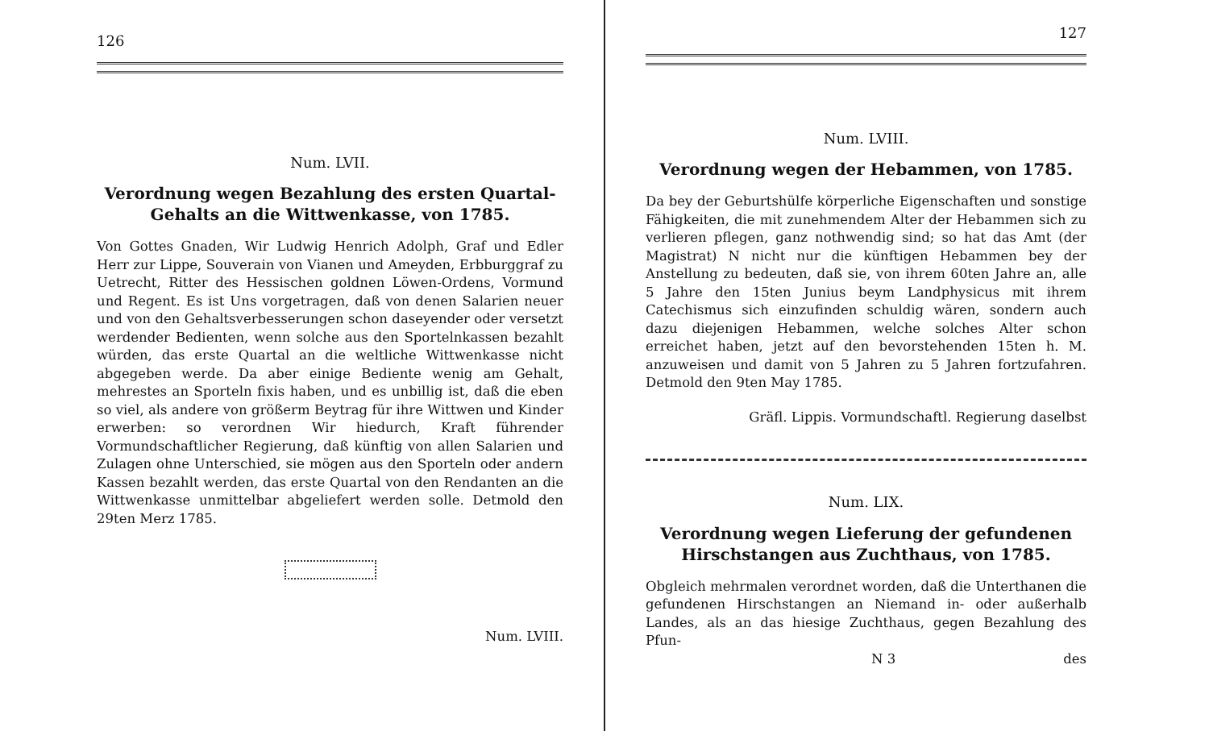126
Num. LVII.
Verordnung wegen Bezahlung des ersten Quartal-Gehalts an die Wittwenkasse, von 1785.
Von Gottes Gnaden, Wir Ludwig Henrich Adolph, Graf und Edler Herr zur Lippe, Souverain von Vianen und Ameyden, Erbburggraf zu Uetrecht, Ritter des Hessischen goldnen Löwen-Ordens, Vormund und Regent. Es ist Uns vorgetragen, daß von denen Salarien neuer und von den Gehaltsverbesserungen schon daseyender oder versetzt werdender Bedienten, wenn solche aus den Sportelnkassen bezahlt würden, das erste Quartal an die weltliche Wittwenkasse nicht abgegeben werde. Da aber einige Bediente wenig am Gehalt, mehrestes an Sporteln fixis haben, und es unbillig ist, daß die eben so viel, als andere von größerm Beytrag für ihre Wittwen und Kinder erwerben: so verordnen Wir hiedurch, Kraft führender Vormundschaftlicher Regierung, daß künftig von allen Salarien und Zulagen ohne Unterschied, sie mögen aus den Sporteln oder andern Kassen bezahlt werden, das erste Quartal von den Rendanten an die Wittwenkasse unmittelbar abgeliefert werden solle. Detmold den 29ten Merz 1785.
Num. LVIII.
127
Num. LVIII.
Verordnung wegen der Hebammen, von 1785.
Da bey der Geburtshülfe körperliche Eigenschaften und sonstige Fähigkeiten, die mit zunehmendem Alter der Hebammen sich zu verlieren pflegen, ganz nothwendig sind; so hat das Amt (der Magistrat) N nicht nur die künftigen Hebammen bey der Anstellung zu bedeuten, daß sie, von ihrem 60ten Jahre an, alle 5 Jahre den 15ten Junius beym Landphysicus mit ihrem Catechismus sich einzufinden schuldig wären, sondern auch dazu diejenigen Hebammen, welche solches Alter schon erreichet haben, jetzt auf den bevorstehenden 15ten h. M. anzuweisen und damit von 5 Jahren zu 5 Jahren fortzufahren. Detmold den 9ten May 1785.
Gräfl. Lippis. Vormundschaftl. Regierung daselbst
Num. LIX.
Verordnung wegen Lieferung der gefundenen Hirschstangen aus Zuchthaus, von 1785.
Obgleich mehrmalen verordnet worden, daß die Unterthanen die gefundenen Hirschstangen an Niemand in- oder außerhalb Landes, als an das hiesige Zuchthaus, gegen Bezahlung des Pfun-
N 3 des